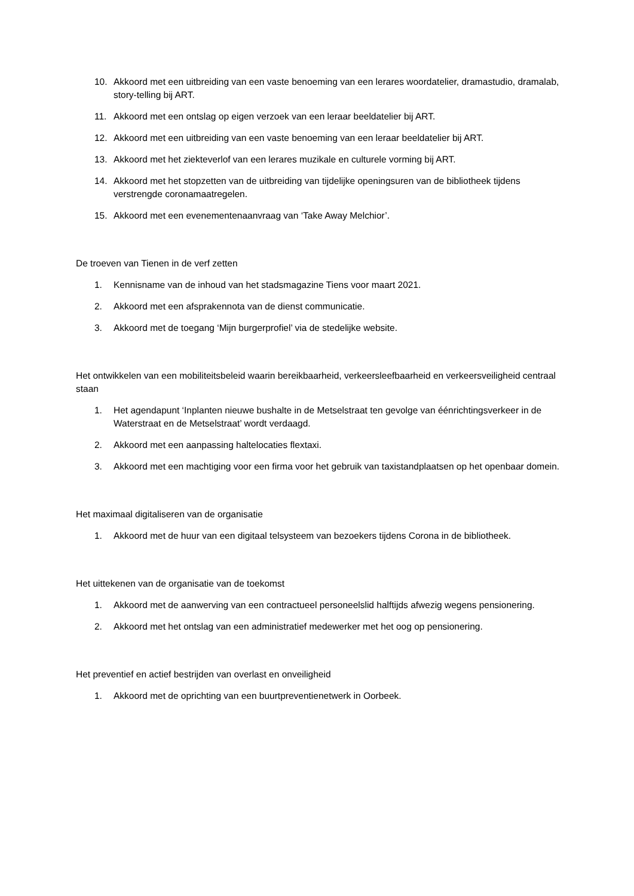10. Akkoord met een uitbreiding van een vaste benoeming van een lerares woordatelier, dramastudio, dramalab, story-telling bij ART.
11. Akkoord met een ontslag op eigen verzoek van een leraar beeldatelier bij ART.
12. Akkoord met een uitbreiding van een vaste benoeming van een leraar beeldatelier bij ART.
13. Akkoord met het ziekteverlof van een lerares muzikale en culturele vorming bij ART.
14. Akkoord met het stopzetten van de uitbreiding van tijdelijke openingsuren van de bibliotheek tijdens verstrengde coronamaatregelen.
15. Akkoord met een evenementenaanvraag van ‘Take Away Melchior’.
De troeven van Tienen in de verf zetten
1. Kennisname van de inhoud van het stadsmagazine Tiens voor maart 2021.
2. Akkoord met een afsprakennota van de dienst communicatie.
3. Akkoord met de toegang ‘Mijn burgerprofiel’ via de stedelijke website.
Het ontwikkelen van een mobiliteitsbeleid waarin bereikbaarheid, verkeersleefbaarheid en verkeersveiligheid centraal staan
1. Het agendapunt ‘Inplanten nieuwe bushalte in de Metselstraat ten gevolge van éénrichtingsverkeer in de Waterstraat en de Metselstraat’ wordt verdaagd.
2. Akkoord met een aanpassing haltelocaties flextaxi.
3. Akkoord met een machtiging voor een firma voor het gebruik van taxistandplaatsen op het openbaar domein.
Het maximaal digitaliseren van de organisatie
1. Akkoord met de huur van een digitaal telsysteem van bezoekers tijdens Corona in de bibliotheek.
Het uittekenen van de organisatie van de toekomst
1. Akkoord met de aanwerving van een contractueel personeelslid halftijds afwezig wegens pensionering.
2. Akkoord met het ontslag van een administratief medewerker met het oog op pensionering.
Het preventief en actief bestrijden van overlast en onveiligheid
1. Akkoord met de oprichting van een buurtpreventienetwerk in Oorbeek.